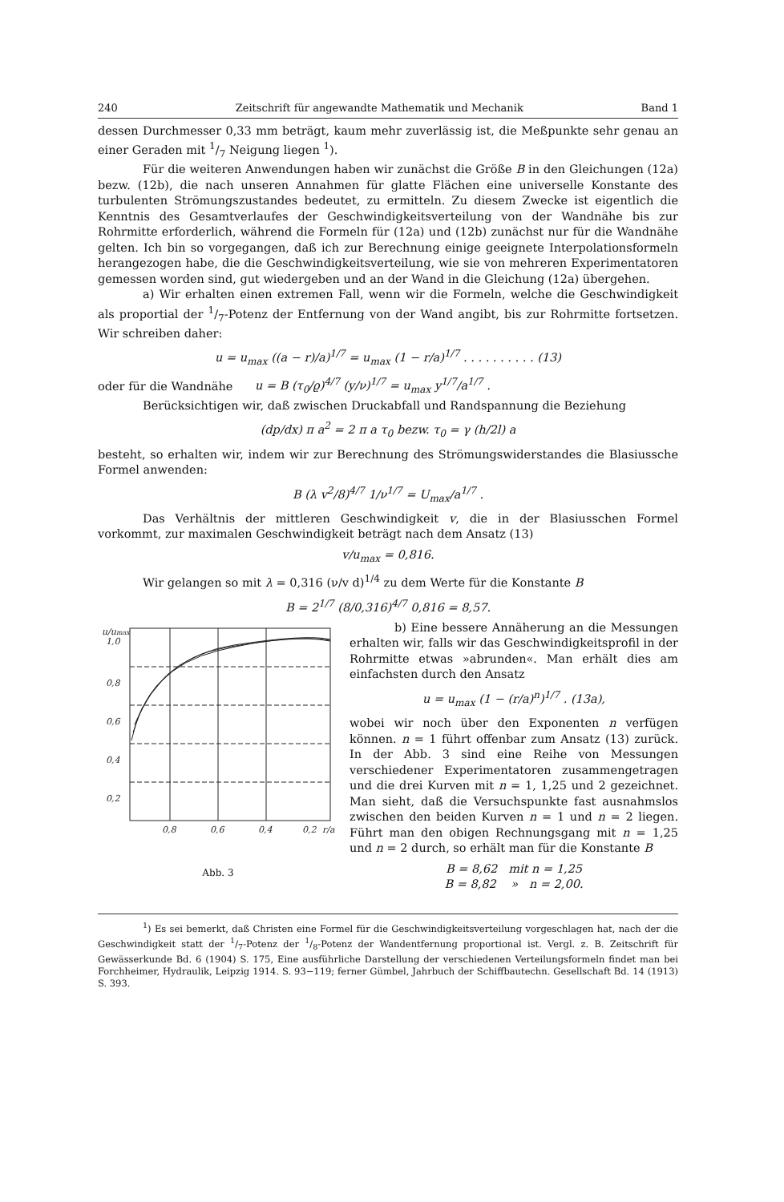240 Zeitschrift für angewandte Mathematik und Mechanik Band 1
dessen Durchmesser 0,33 mm beträgt, kaum mehr zuverlässig ist, die Meßpunkte sehr genau an einer Geraden mit 1/7 Neigung liegen <sup>1</sup>).
Für die weiteren Anwendungen haben wir zunächst die Größe B in den Gleichungen (12a) bezw. (12b), die nach unseren Annahmen für glatte Flächen eine universelle Konstante des turbulenten Strömungszustandes bedeutet, zu ermitteln. Zu diesem Zwecke ist eigentlich die Kenntnis des Gesamtverlaufes der Geschwindigkeitsverteilung von der Wandnähe bis zur Rohrmitte erforderlich, während die Formeln für (12a) und (12b) zunächst nur für die Wandnähe gelten. Ich bin so vorgegangen, daß ich zur Berechnung einige geeignete Interpolationsformeln herangezogen habe, die die Geschwindigkeitsverteilung, wie sie von mehreren Experimentatoren gemessen worden sind, gut wiedergeben und an der Wand in die Gleichung (12a) übergehen.
a) Wir erhalten einen extremen Fall, wenn wir die Formeln, welche die Geschwindigkeit als proportial der 1/7-Potenz der Entfernung von der Wand angibt, bis zur Rohrmitte fortsetzen. Wir schreiben daher:
u = u<sub>max</sub> ((a − r)/a)<sup>1/7</sup> = u<sub>max</sub> (1 − r/a)<sup>1/7</sup> . . . . . . . . . . (13)
oder für die Wandnähe u = B (τ<sub>0</sub>/ϱ)<sup>4/7</sup> (y/ν)<sup>1/7</sup> = u<sub>max</sub> y<sup>1/7</sup>/a<sup>1/7</sup> .
Berücksichtigen wir, daß zwischen Druckabfall und Randspannung die Beziehung
(dp/dx) π a<sup>2</sup> = 2 π a τ<sub>0</sub> bezw. τ<sub>0</sub> = γ (h/2l) a
besteht, so erhalten wir, indem wir zur Berechnung des Strömungswiderstandes die Blasiussche Formel anwenden:
B (λ v<sup>2</sup>/8)<sup>4/7</sup> 1/ν<sup>1/7</sup> = U<sub>max</sub>/a<sup>1/7</sup> .
Das Verhältnis der mittleren Geschwindigkeit v, die in der Blasiusschen Formel vorkommt, zur maximalen Geschwindigkeit beträgt nach dem Ansatz (13)
v/u<sub>max</sub> = 0,816.
Wir gelangen so mit λ = 0,316 (ν/v d)<sup>1/4</sup> zu dem Werte für die Konstante B
B = 2<sup>1/7</sup> (8/0,316)<sup>4/7</sup> 0,816 = 8,57.
u/umax
1,0
0,8
0,6
0,4
0,2
0,8
0,6
0,4
0,2
r/a
Abb. 3
b) Eine bessere Annäherung an die Messungen erhalten wir, falls wir das Geschwindigkeitsprofil in der Rohrmitte etwas »abrunden«. Man erhält dies am einfachsten durch den Ansatz
u = u<sub>max</sub> (1 − (r/a)<sup>n</sup>)<sup>1/7</sup> . (13a),
wobei wir noch über den Exponenten n verfügen können. n = 1 führt offenbar zum Ansatz (13) zurück. In der Abb. 3 sind eine Reihe von Messungen verschiedener Experimentatoren zusammengetragen und die drei Kurven mit n = 1, 1,25 und 2 gezeichnet. Man sieht, daß die Versuchspunkte fast ausnahmslos zwischen den beiden Kurven n = 1 und n = 2 liegen. Führt man den obigen Rechnungsgang mit n = 1,25 und n = 2 durch, so erhält man für die Konstante B
B = 8,62 mit n = 1,25
B = 8,82 » n = 2,00.
<sup>1</sup>) Es sei bemerkt, daß Christen eine Formel für die Geschwindigkeitsverteilung vorgeschlagen hat, nach der die Geschwindigkeit statt der 1/7-Potenz der 1/8-Potenz der Wandentfernung proportional ist. Vergl. z. B. Zeitschrift für Gewässerkunde Bd. 6 (1904) S. 175, Eine ausführliche Darstellung der verschiedenen Verteilungsformeln findet man bei Forchheimer, Hydraulik, Leipzig 1914. S. 93−119; ferner Gümbel, Jahrbuch der Schiffbautechn. Gesellschaft Bd. 14 (1913) S. 393.